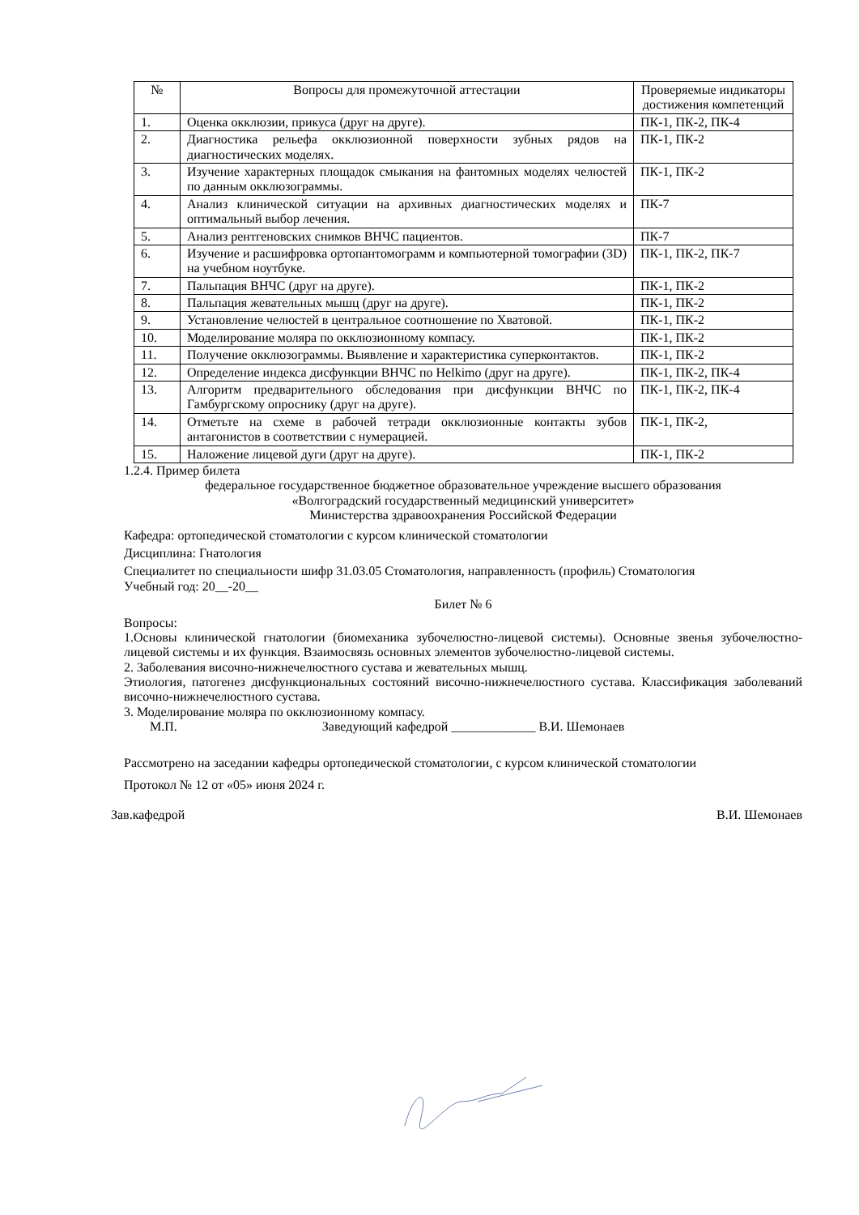| № | Вопросы для промежуточной аттестации | Проверяемые индикаторы достижения компетенций |
| --- | --- | --- |
| 1. | Оценка окклюзии, прикуса (друг на друге). | ПК-1, ПК-2, ПК-4 |
| 2. | Диагностика рельефа окклюзионной поверхности зубных рядов на диагностических моделях. | ПК-1, ПК-2 |
| 3. | Изучение характерных площадок смыкания на фантомных моделях челюстей по данным окклюзограммы. | ПК-1, ПК-2 |
| 4. | Анализ клинической ситуации на архивных диагностических моделях и оптимальный выбор лечения. | ПК-7 |
| 5. | Анализ рентгеновских снимков ВНЧС пациентов. | ПК-7 |
| 6. | Изучение и расшифровка ортопантомограмм и компьютерной томографии (3D) на учебном ноутбуке. | ПК-1, ПК-2, ПК-7 |
| 7. | Пальпация ВНЧС (друг на друге). | ПК-1, ПК-2 |
| 8. | Пальпация жевательных мышц (друг на друге). | ПК-1, ПК-2 |
| 9. | Установление челюстей в центральное соотношение по Хватовой. | ПК-1, ПК-2 |
| 10. | Моделирование моляра по окклюзионному компасу. | ПК-1, ПК-2 |
| 11. | Получение окклюзограммы. Выявление и характеристика суперконтактов. | ПК-1, ПК-2 |
| 12. | Определение индекса дисфункции ВНЧС по Helkimo (друг на друге). | ПК-1, ПК-2, ПК-4 |
| 13. | Алгоритм предварительного обследования при дисфункции ВНЧС по Гамбургскому опроснику (друг на друге). | ПК-1, ПК-2, ПК-4 |
| 14. | Отметьте на схеме в рабочей тетради окклюзионные контакты зубов антагонистов в соответствии с нумерацией. | ПК-1, ПК-2, |
| 15. | Наложение лицевой дуги (друг на друге). | ПК-1, ПК-2 |
1.2.4. Пример билета
федеральное государственное бюджетное образовательное учреждение высшего образования
«Волгоградский государственный медицинский университет»
Министерства здравоохранения Российской Федерации
Кафедра: ортопедической стоматологии с курсом клинической стоматологии
Дисциплина: Гнатология
Специалитет по специальности шифр 31.03.05 Стоматология, направленность (профиль) Стоматология
Учебный год: 20__-20__
Билет № 6
Вопросы:
1.Основы клинической гнатологии (биомеханика зубочелюстно-лицевой системы). Основные звенья зубочелюстно-лицевой системы и их функция. Взаимосвязь основных элементов зубочелюстно-лицевой системы.
2. Заболевания височно-нижнечелюстного сустава и жевательных мышц.
Этиология, патогенез дисфункциональных состояний височно-нижнечелюстного сустава. Классификация заболеваний височно-нижнечелюстного сустава.
3. Моделирование моляра по окклюзионному компасу.
М.П. Заведующий кафедрой _____________ В.И. Шемонаев
Рассмотрено на заседании кафедры ортопедической стоматологии, с курсом клинической стоматологии
Протокол № 12 от «05» июня 2024 г.
Зав.кафедрой В.И. Шемонаев